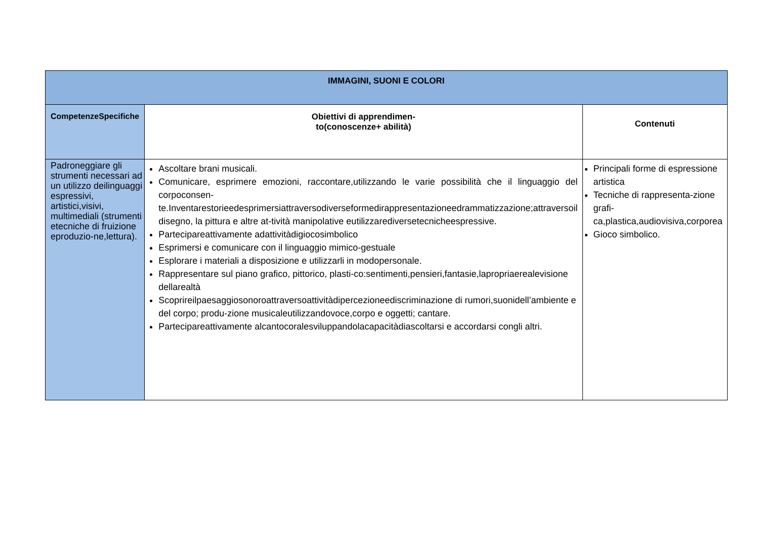| IMMAGINI, SUONI E COLORI | | |
| --- | --- | --- |
| CompetenzeSpecifiche | Obiettivi di apprendimen- to(conoscenze+ abilità) | Contenuti |
| Padroneggiare gli strumenti necessari ad un utilizzo deilinguaggi espressivi, artistici,visivi, multimediali (strumenti etecniche di fruizione eproduzio-ne,lettura). | Ascoltare brani musicali. Comunicare, esprimere emozioni, raccontare,utilizzando le varie possibilità che il linguaggio del corpoconsen-te.Inventarestorieedesprimersiattraversodiverseformedirappresentazioneedrammatizzazione;attraversoil disegno, la pittura e altre at-tività manipolative eutilizzarediversetecnicheespressive. Partecipareattivamente adattivitàdigiocosimbolico Esprimersi e comunicare con il linguaggio mimico-gestuale Esplorare i materiali a disposizione e utilizzarli in modopersonale. Rappresentare sul piano grafico, pittorico, plasti-co:sentimenti,pensieri,fantasie,lapropriaerealevisione dellarealtà Scoprireilpaesaggiosonoroattraversoattivitàdipercezioneediscriminazione di rumori,suonidell’ambiente e del corpo; produ-zione musicaleutilizzandovoce,corpo e oggetti; cantare. Partecipareattivamente alcantocoralesviluppandolacapacitàdiascoltarsi e accordarsi congli altri. | Principali forme di espressione artistica Tecniche di rappresenta-zione grafi-ca,plastica,audiovisiva,corporea Gioco simbolico. |